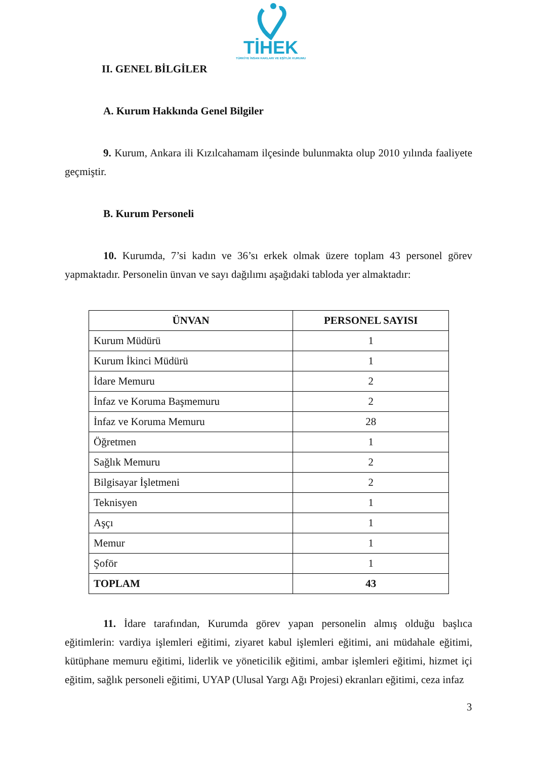TİHEK
TÜRKİYE İNSAN HAKLARI VE EŞİTLİK KURUMU
II. GENEL BİLGİLER
A. Kurum Hakkında Genel Bilgiler
9. Kurum, Ankara ili Kızılcahamam ilçesinde bulunmakta olup 2010 yılında faaliyete geçmiştir.
B. Kurum Personeli
10. Kurumda, 7’si kadın ve 36’sı erkek olmak üzere toplam 43 personel görev yapmaktadır. Personelin ünvan ve sayı dağılımı aşağıdaki tabloda yer almaktadır:
| ÜNVAN | PERSONEL SAYISI |
| --- | --- |
| Kurum Müdürü | 1 |
| Kurum İkinci Müdürü | 1 |
| İdare Memuru | 2 |
| İnfaz ve Koruma Başmemuru | 2 |
| İnfaz ve Koruma Memuru | 28 |
| Öğretmen | 1 |
| Sağlık Memuru | 2 |
| Bilgisayar İşletmeni | 2 |
| Teknisyen | 1 |
| Aşçı | 1 |
| Memur | 1 |
| Şoför | 1 |
| TOPLAM | 43 |
11. İdare tarafından, Kurumda görev yapan personelin almış olduğu başlıca eğitimlerin: vardiya işlemleri eğitimi, ziyaret kabul işlemleri eğitimi, ani müdahale eğitimi, kütüphane memuru eğitimi, liderlik ve yöneticilik eğitimi, ambar işlemleri eğitimi, hizmet içi eğitim, sağlık personeli eğitimi, UYAP (Ulusal Yargı Ağı Projesi) ekranları eğitimi, ceza infaz
3